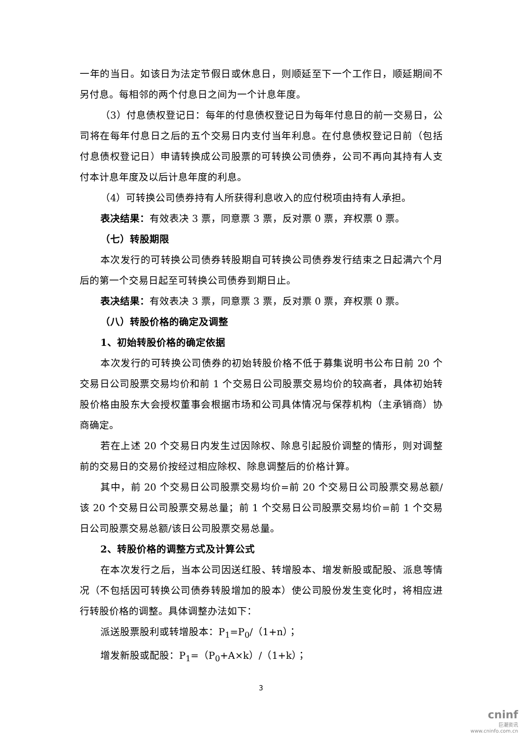一年的当日。如该日为法定节假日或休息日，则顺延至下一个工作日，顺延期间不另付息。每相邻的两个付息日之间为一个计息年度。
（3）付息债权登记日：每年的付息债权登记日为每年付息日的前一交易日，公司将在每年付息日之后的五个交易日内支付当年利息。在付息债权登记日前（包括付息债权登记日）申请转换成公司股票的可转换公司债券，公司不再向其持有人支付本计息年度及以后计息年度的利息。
（4）可转换公司债券持有人所获得利息收入的应付税项由持有人承担。
表决结果：有效表决 3 票，同意票 3 票，反对票 0 票，弃权票 0 票。
（七）转股期限
本次发行的可转换公司债券转股期自可转换公司债券发行结束之日起满六个月后的第一个交易日起至可转换公司债券到期日止。
表决结果：有效表决 3 票，同意票 3 票，反对票 0 票，弃权票 0 票。
（八）转股价格的确定及调整
1、初始转股价格的确定依据
本次发行的可转换公司债券的初始转股价格不低于募集说明书公布日前 20 个交易日公司股票交易均价和前 1 个交易日公司股票交易均价的较高者，具体初始转股价格由股东大会授权董事会根据市场和公司具体情况与保荐机构（主承销商）协商确定。
若在上述 20 个交易日内发生过因除权、除息引起股价调整的情形，则对调整前的交易日的交易价按经过相应除权、除息调整后的价格计算。
其中，前 20 个交易日公司股票交易均价=前 20 个交易日公司股票交易总额/该 20 个交易日公司股票交易总量；前 1 个交易日公司股票交易均价=前 1 个交易日公司股票交易总额/该日公司股票交易总量。
2、转股价格的调整方式及计算公式
在本次发行之后，当本公司因送红股、转增股本、增发新股或配股、派息等情况（不包括因可转换公司债券转股增加的股本）使公司股份发生变化时，将相应进行转股价格的调整。具体调整办法如下：
派送股票股利或转增股本：P<sub>1</sub>=P<sub>0</sub>/（1+n）；
增发新股或配股：P<sub>1</sub>=（P<sub>0</sub>+A×k）/（1+k）；
3
cninf
巨潮资讯
www.cninfo.com.cn